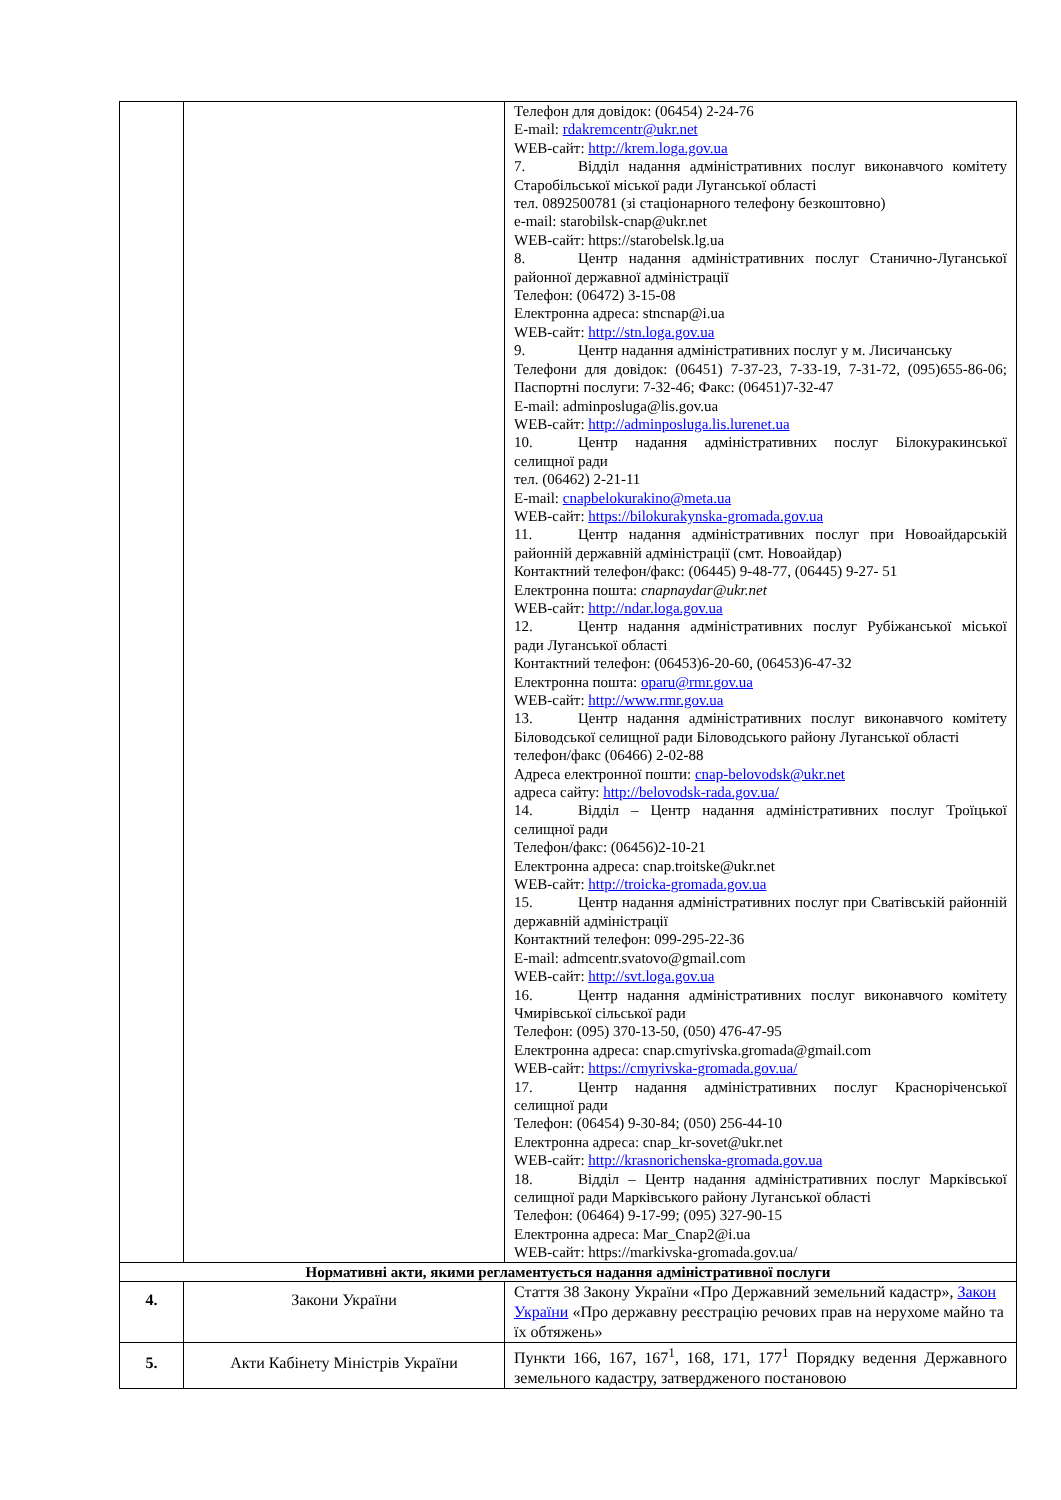| | | Телефон для довідок: (06454) 2-24-76 E-mail: rdakremcentr@ukr.net WEB-сайт: http://krem.loga.gov.ua 7. Відділ надання адміністративних послуг виконавчого комітету Старобільської міської ради Луганської області тел. 0892500781 (зі стаціонарного телефону безкоштовно) e-mail: starobilsk-cnap@ukr.net WEB-сайт: https://starobelsk.lg.ua 8. Центр надання адміністративних послуг Станично-Луганської районної державної адміністрації Телефон: (06472) 3-15-08 Електронна адреса: stncnap@i.ua WEB-сайт: http://stn.loga.gov.ua 9. Центр надання адміністративних послуг у м. Лисичанську Телефони для довідок: (06451) 7-37-23, 7-33-19, 7-31-72, (095)655-86-06; Паспортні послуги: 7-32-46; Факс: (06451)7-32-47 E-mail: adminposluga@lis.gov.ua WEB-сайт: http://adminposluga.lis.lurenet.ua 10. Центр надання адміністративних послуг Білокуракинської селищної ради тел. (06462) 2-21-11 E-mail: cnapbelokurakino@meta.ua WEB-сайт: https://bilokurakynska-gromada.gov.ua 11. Центр надання адміністративних послуг при Новоайдарській районній державній адміністрації (смт. Новоайдар) Контактний телефон/факс: (06445) 9-48-77, (06445) 9-27- 51 Електронна пошта: cnapnaydar@ukr.net WEB-сайт: http://ndar.loga.gov.ua 12. Центр надання адміністративних послуг Рубіжанської міської ради Луганської області Контактний телефон: (06453)6-20-60, (06453)6-47-32 Електронна пошта: oparu@rmr.gov.ua WEB-сайт: http://www.rmr.gov.ua 13. Центр надання адміністративних послуг виконавчого комітету Біловодської селищної ради Біловодського району Луганської області телефон/факс (06466) 2-02-88 Адреса електронної пошти: cnap-belovodsk@ukr.net адреса сайту: http://belovodsk-rada.gov.ua/ 14. Відділ – Центр надання адміністративних послуг Троїцької селищної ради Телефон/факс: (06456)2-10-21 Електронна адреса: cnap.troitske@ukr.net WEB-сайт: http://troicka-gromada.gov.ua 15. Центр надання адміністративних послуг при Сватівській районній державній адміністрації Контактний телефон: 099-295-22-36 E-mail: admcentr.svatovo@gmail.com WEB-сайт: http://svt.loga.gov.ua 16. Центр надання адміністративних послуг виконавчого комітету Чмирівської сільської ради Телефон: (095) 370-13-50, (050) 476-47-95 Електронна адреса: cnap.cmyrivska.gromada@gmail.com WEB-сайт: https://cmyrivska-gromada.gov.ua/ 17. Центр надання адміністративних послуг Краснорічен­ської селищної ради Телефон: (06454) 9-30-84; (050) 256-44-10 Електронна адреса: cnap_kr-sovet@ukr.net WEB-сайт: http://krasnorichenska-gromada.gov.ua 18. Відділ – Центр надання адміністративних послуг Марківської селищної ради Марківського району Луганської області Телефон: (06464) 9-17-99; (095) 327-90-15 Електронна адреса: Mar_Cnap2@i.ua WEB-сайт: https://markivska-gromada.gov.ua/ |
| Нормативні акти, якими регламентується надання адміністративної послуги | | |
| 4. | Закони України | Стаття 38 Закону України «Про Державний земельний кадастр», Закон України «Про державну реєстрацію речових прав на нерухоме майно та їх обтяжень» |
| 5. | Акти Кабінету Міністрів України | Пункти 166, 167, 167<sup>1</sup>, 168, 171, 177<sup>1</sup> Порядку ведення Державного земельного кадастру, затвердженого постановою |